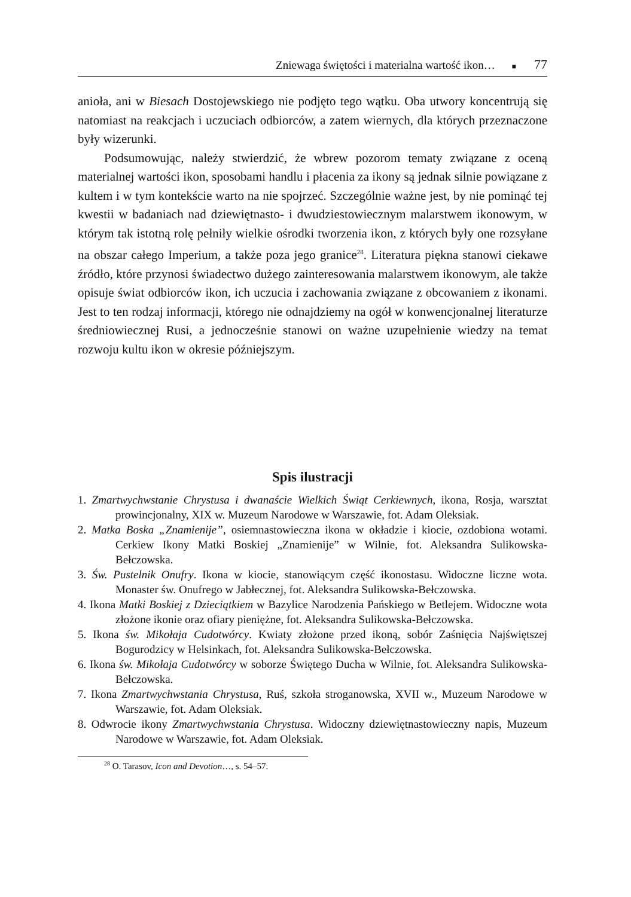Zniewaga świętości i materialna wartość ikon… ■ 77
anioła, ani w Biesach Dostojewskiego nie podjęto tego wątku. Oba utwory koncentrują się natomiast na reakcjach i uczuciach odbiorców, a zatem wiernych, dla których przeznaczone były wizerunki.
Podsumowując, należy stwierdzić, że wbrew pozorom tematy związane z oceną materialnej wartości ikon, sposobami handlu i płacenia za ikony są jednak silnie powiązane z kultem i w tym kontekście warto na nie spojrzeć. Szczególnie ważne jest, by nie pominąć tej kwestii w badaniach nad dziewiętnasto- i dwudziestowiecznym malarstwem ikonowym, w którym tak istotną rolę pełniły wielkie ośrodki tworzenia ikon, z których były one rozsyłane na obszar całego Imperium, a także poza jego granice<sup>28</sup>. Literatura piękna stanowi ciekawe źródło, które przynosi świadectwo dużego zainteresowania malarstwem ikonowym, ale także opisuje świat odbiorców ikon, ich uczucia i zachowania związane z obcowaniem z ikonami. Jest to ten rodzaj informacji, którego nie odnajdziemy na ogół w konwencjonalnej literaturze średniowiecznej Rusi, a jednocześnie stanowi on ważne uzupełnienie wiedzy na temat rozwoju kultu ikon w okresie późniejszym.
Spis ilustracji
1. Zmartwychwstanie Chrystusa i dwanaście Wielkich Świąt Cerkiewnych, ikona, Rosja, warsztat prowincjonalny, XIX w. Muzeum Narodowe w Warszawie, fot. Adam Oleksiak.
2. Matka Boska „Znamienije”, osiemnastowieczna ikona w okładzie i kiocie, ozdobiona wotami. Cerkiew Ikony Matki Boskiej „Znamienije” w Wilnie, fot. Aleksandra Sulikowska-Bełczowska.
3. Św. Pustelnik Onufry. Ikona w kiocie, stanowiącym część ikonostasu. Widoczne liczne wota. Monaster św. Onufrego w Jabłecznej, fot. Aleksandra Sulikowska-Bełczowska.
4. Ikona Matki Boskiej z Dzieciątkiem w Bazylice Narodzenia Pańskiego w Betlejem. Widoczne wota złożone ikonie oraz ofiary pieniężne, fot. Aleksandra Sulikowska-Bełczowska.
5. Ikona św. Mikołaja Cudotwórcy. Kwiaty złożone przed ikoną, sobór Zaśnięcia Najświętszej Bogurodzicy w Helsinkach, fot. Aleksandra Sulikowska-Bełczowska.
6. Ikona św. Mikołaja Cudotwórcy w soborze Świętego Ducha w Wilnie, fot. Aleksandra Sulikowska-Bełczowska.
7. Ikona Zmartwychwstania Chrystusa, Ruś, szkoła stroganowska, XVII w., Muzeum Narodowe w Warszawie, fot. Adam Oleksiak.
8. Odwrocie ikony Zmartwychwstania Chrystusa. Widoczny dziewiętnastowieczny napis, Muzeum Narodowe w Warszawie, fot. Adam Oleksiak.
<sup>28</sup> O. Tarasov, Icon and Devotion…, s. 54–57.